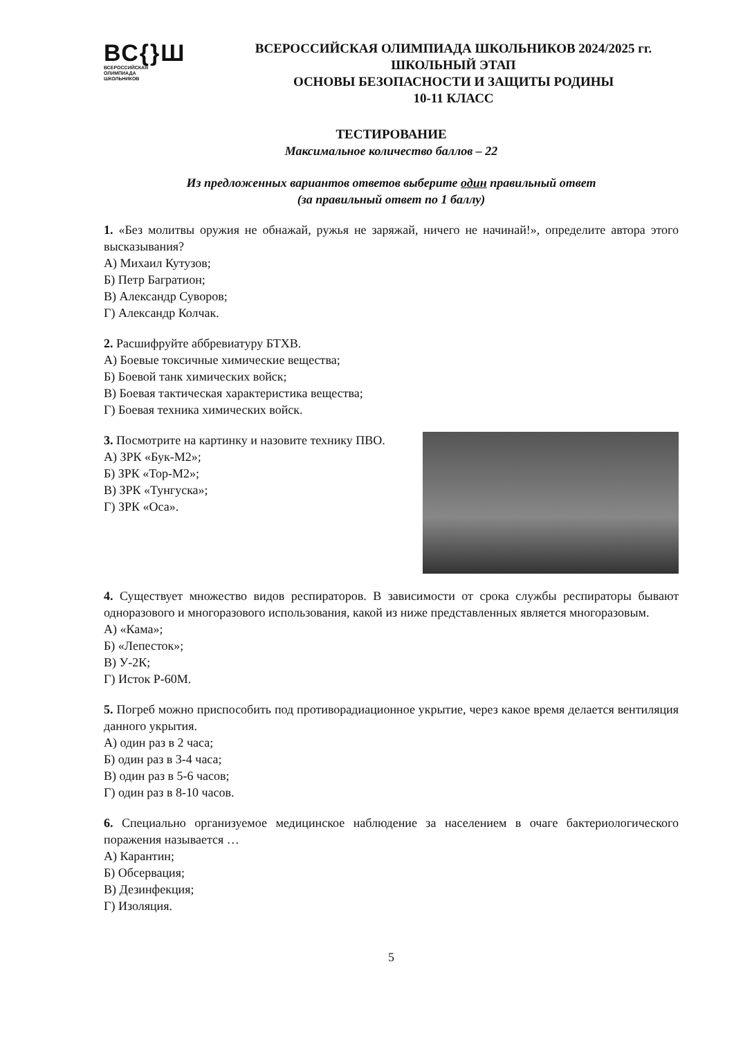ВС{}Ш
ВСЕРОССИЙСКАЯ
ОЛИМПИАДА
ШКОЛЬНИКОВ
ВСЕРОССИЙСКАЯ ОЛИМПИАДА ШКОЛЬНИКОВ 2024/2025 гг.
ШКОЛЬНЫЙ ЭТАП
ОСНОВЫ БЕЗОПАСНОСТИ И ЗАЩИТЫ РОДИНЫ
10-11 КЛАСС
ТЕСТИРОВАНИЕ
Максимальное количество баллов – 22
Из предложенных вариантов ответов выберите один правильный ответ
(за правильный ответ по 1 баллу)
1. «Без молитвы оружия не обнажай, ружья не заряжай, ничего не начинай!», определите автора этого высказывания?
А) Михаил Кутузов;
Б) Петр Багратион;
В) Александр Суворов;
Г) Александр Колчак.
2. Расшифруйте аббревиатуру БТХВ.
А) Боевые токсичные химические вещества;
Б) Боевой танк химических войск;
В) Боевая тактическая характеристика вещества;
Г) Боевая техника химических войск.
3. Посмотрите на картинку и назовите технику ПВО.
А) ЗРК «Бук-М2»;
Б) ЗРК «Тор-М2»;
В) ЗРК «Тунгуска»;
Г) ЗРК «Оса».
4. Существует множество видов респираторов. В зависимости от срока службы респираторы бывают одноразового и многоразового использования, какой из ниже представленных является многоразовым.
А) «Кама»;
Б) «Лепесток»;
В) У-2К;
Г) Исток Р-60М.
5. Погреб можно приспособить под противорадиационное укрытие, через какое время делается вентиляция данного укрытия.
А) один раз в 2 часа;
Б) один раз в 3-4 часа;
В) один раз в 5-6 часов;
Г) один раз в 8-10 часов.
6. Специально организуемое медицинское наблюдение за населением в очаге бактериологического поражения называется …
А) Карантин;
Б) Обсервация;
В) Дезинфекция;
Г) Изоляция.
5